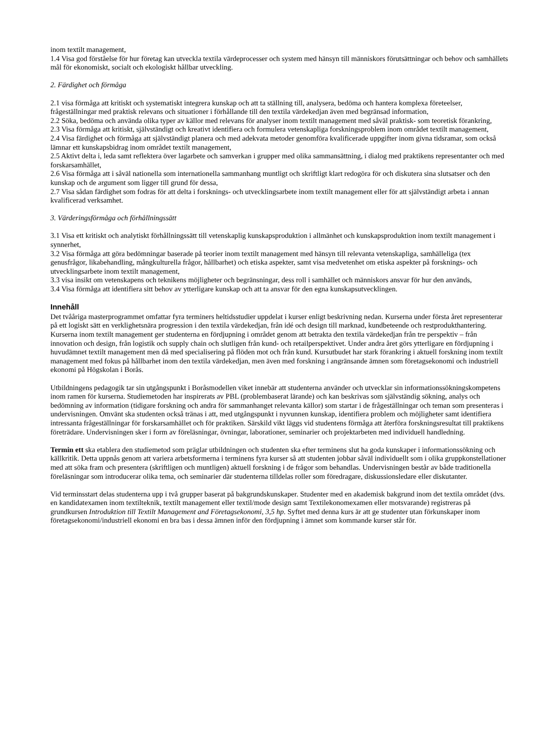inom textilt management,
1.4 Visa god förståelse för hur företag kan utveckla textila värdeprocesser och system med hänsyn till människors förutsättningar och behov och samhällets mål för ekonomiskt, socialt och ekologiskt hållbar utveckling.
2. Färdighet och förmåga
2.1 visa förmåga att kritiskt och systematiskt integrera kunskap och att ta ställning till, analysera, bedöma och hantera komplexa företeelser, frågeställningar med praktisk relevans och situationer i förhållande till den textila värdekedjan även med begränsad information,
2.2 Söka, bedöma och använda olika typer av källor med relevans för analyser inom textilt management med såväl praktisk- som teoretisk förankring,
2.3 Visa förmåga att kritiskt, självständigt och kreativt identifiera och formulera vetenskapliga forskningsproblem inom området textilt management,
2.4 Visa färdighet och förmåga att självständigt planera och med adekvata metoder genomföra kvalificerade uppgifter inom givna tidsramar, som också lämnar ett kunskapsbidrag inom området textilt management,
2.5 Aktivt delta i, leda samt reflektera över lagarbete och samverkan i grupper med olika sammansättning, i dialog med praktikens representanter och med forskarsamhället,
2.6 Visa förmåga att i såväl nationella som internationella sammanhang muntligt och skriftligt klart redogöra för och diskutera sina slutsatser och den kunskap och de argument som ligger till grund för dessa,
2.7 Visa sådan färdighet som fodras för att delta i forsknings- och utvecklingsarbete inom textilt management eller för att självständigt arbeta i annan kvalificerad verksamhet.
3. Värderingsförmåga och förhållningssätt
3.1 Visa ett kritiskt och analytiskt förhållningssätt till vetenskaplig kunskapsproduktion i allmänhet och kunskapsproduktion inom textilt management i synnerhet,
3.2 Visa förmåga att göra bedömningar baserade på teorier inom textilt management med hänsyn till relevanta vetenskapliga, samhälleliga (tex genusfrågor, likabehandling, mångkulturella frågor, hållbarhet) och etiska aspekter, samt visa medvetenhet om etiska aspekter på forsknings- och utvecklingsarbete inom textilt management,
3.3 visa insikt om vetenskapens och teknikens möjligheter och begränsningar, dess roll i samhället och människors ansvar för hur den används,
3.4 Visa förmåga att identifiera sitt behov av ytterligare kunskap och att ta ansvar för den egna kunskapsutvecklingen.
Innehåll
Det tvååriga masterprogrammet omfattar fyra terminers heltidsstudier uppdelat i kurser enligt beskrivning nedan. Kurserna under första året representerar på ett logiskt sätt en verklighetsnära progression i den textila värdekedjan, från idé och design till marknad, kundbeteende och restprodukthantering. Kurserna inom textilt management ger studenterna en fördjupning i området genom att betrakta den textila värdekedjan från tre perspektiv – från innovation och design, från logistik och supply chain och slutligen från kund- och retailperspektivet. Under andra året görs ytterligare en fördjupning i huvudämnet textilt management men då med specialisering på flöden mot och från kund. Kursutbudet har stark förankring i aktuell forskning inom textilt management med fokus på hållbarhet inom den textila värdekedjan, men även med forskning i angränsande ämnen som företagsekonomi och industriell ekonomi på Högskolan i Borås.
Utbildningens pedagogik tar sin utgångspunkt i Boråsmodellen viket innebär att studenterna använder och utvecklar sin informationssökningskompetens inom ramen för kurserna. Studiemetoden har inspirerats av PBL (problembaserat lärande) och kan beskrivas som självständig sökning, analys och bedömning av information (tidigare forskning och andra för sammanhanget relevanta källor) som startar i de frågeställningar och teman som presenteras i undervisningen. Omvänt ska studenten också tränas i att, med utgångspunkt i nyvunnen kunskap, identifiera problem och möjligheter samt identifiera intressanta frågeställningar för forskarsamhället och för praktiken. Särskild vikt läggs vid studentens förmåga att återföra forskningsresultat till praktikens företrädare. Undervisningen sker i form av föreläsningar, övningar, laborationer, seminarier och projektarbeten med individuell handledning.
Termin ett ska etablera den studiemetod som präglar utbildningen och studenten ska efter terminens slut ha goda kunskaper i informationssökning och källkritik. Detta uppnås genom att variera arbetsformerna i terminens fyra kurser så att studenten jobbar såväl individuellt som i olika gruppkonstellationer med att söka fram och presentera (skriftligen och muntligen) aktuell forskning i de frågor som behandlas. Undervisningen består av både traditionella föreläsningar som introducerar olika tema, och seminarier där studenterna tilldelas roller som föredragare, diskussionsledare eller diskutanter.
Vid terminsstart delas studenterna upp i två grupper baserat på bakgrundskunskaper. Studenter med en akademisk bakgrund inom det textila området (dvs. en kandidatexamen inom textilteknik, textilt management eller textil/mode design samt Textilekonomexamen eller motsvarande) registreras på grundkursen Introduktion till Textilt Management and Företagsekonomi, 3,5 hp. Syftet med denna kurs är att ge studenter utan förkunskaper inom företagsekonomi/industriell ekonomi en bra bas i dessa ämnen inför den fördjupning i ämnet som kommande kurser står för.